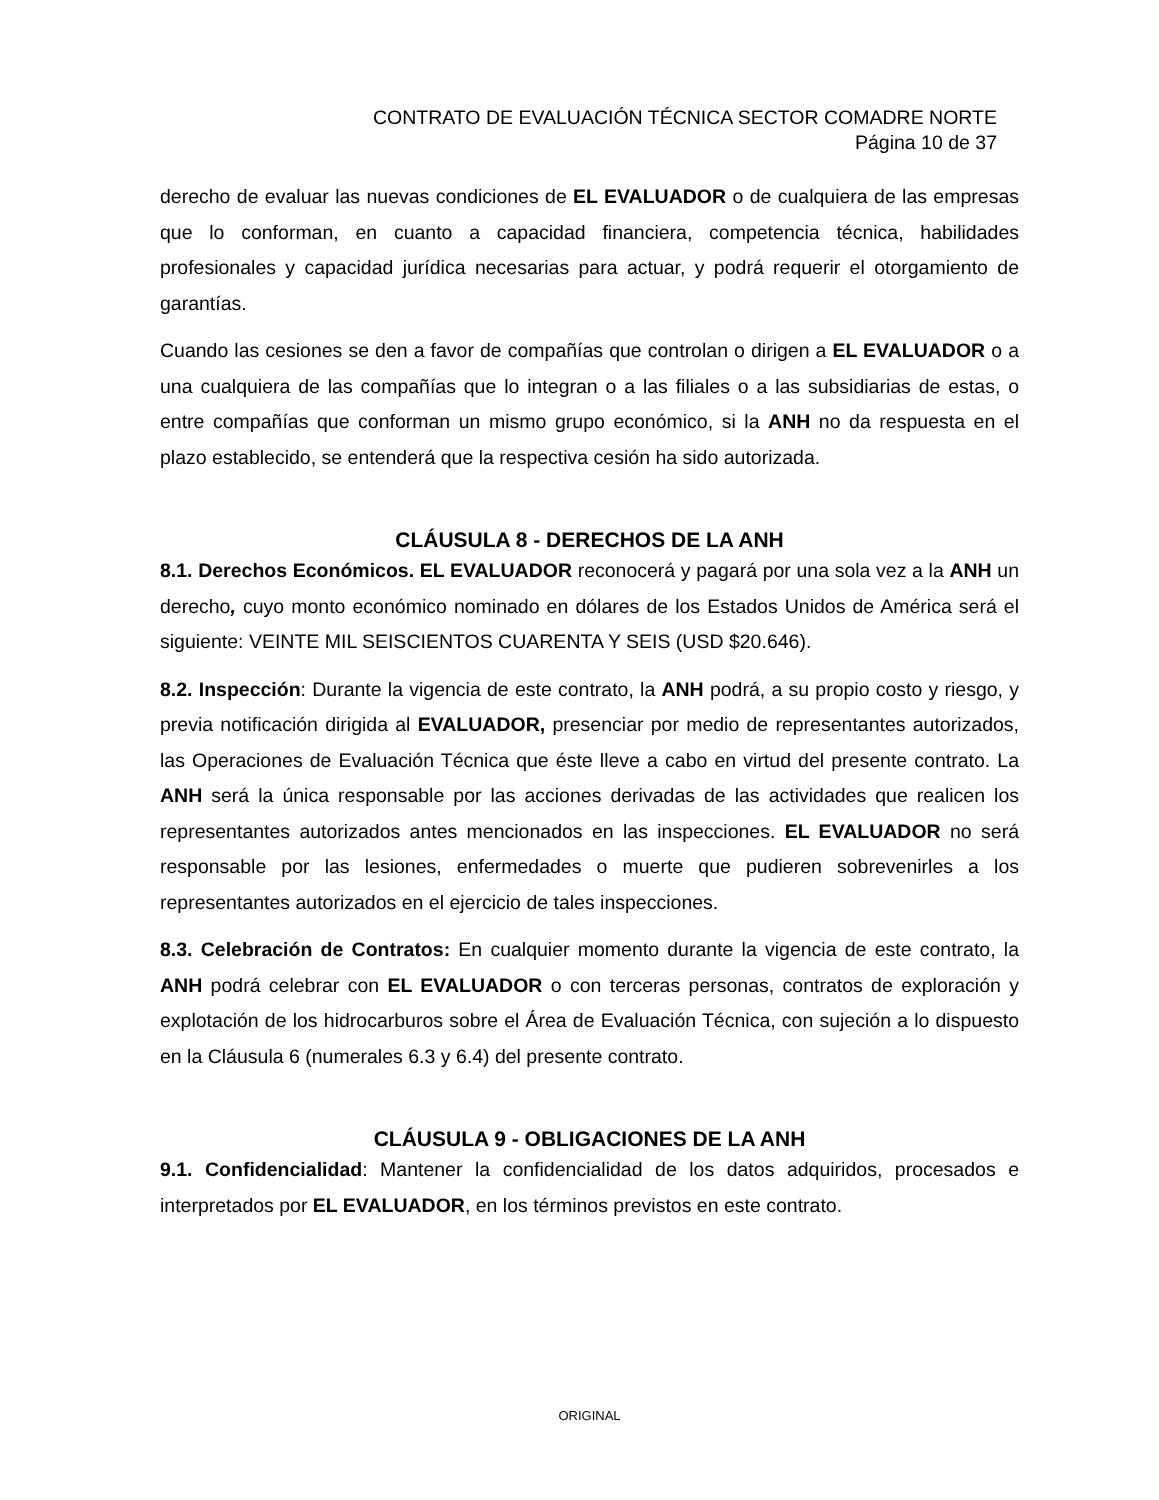CONTRATO DE EVALUACIÓN TÉCNICA SECTOR COMADRE NORTE
Página 10 de 37
derecho de evaluar las nuevas condiciones de EL EVALUADOR o de cualquiera de las empresas que lo conforman, en cuanto a capacidad financiera, competencia técnica, habilidades profesionales y capacidad jurídica necesarias para actuar, y podrá requerir el otorgamiento de garantías.
Cuando las cesiones se den a favor de compañías que controlan o dirigen a EL EVALUADOR o a una cualquiera de las compañías que lo integran o a las filiales o a las subsidiarias de estas, o entre compañías que conforman un mismo grupo económico, si la ANH no da respuesta en el plazo establecido, se entenderá que la respectiva cesión ha sido autorizada.
CLÁUSULA 8 - DERECHOS DE LA ANH
8.1. Derechos Económicos. EL EVALUADOR reconocerá y pagará por una sola vez a la ANH un derecho, cuyo monto económico nominado en dólares de los Estados Unidos de América será el siguiente: VEINTE MIL SEISCIENTOS CUARENTA Y SEIS (USD $20.646).
8.2. Inspección: Durante la vigencia de este contrato, la ANH podrá, a su propio costo y riesgo, y previa notificación dirigida al EVALUADOR, presenciar por medio de representantes autorizados, las Operaciones de Evaluación Técnica que éste lleve a cabo en virtud del presente contrato. La ANH será la única responsable por las acciones derivadas de las actividades que realicen los representantes autorizados antes mencionados en las inspecciones. EL EVALUADOR no será responsable por las lesiones, enfermedades o muerte que pudieren sobrevenirles a los representantes autorizados en el ejercicio de tales inspecciones.
8.3. Celebración de Contratos: En cualquier momento durante la vigencia de este contrato, la ANH podrá celebrar con EL EVALUADOR o con terceras personas, contratos de exploración y explotación de los hidrocarburos sobre el Área de Evaluación Técnica, con sujeción a lo dispuesto en la Cláusula 6 (numerales 6.3 y 6.4) del presente contrato.
CLÁUSULA 9 - OBLIGACIONES DE LA ANH
9.1. Confidencialidad: Mantener la confidencialidad de los datos adquiridos, procesados e interpretados por EL EVALUADOR, en los términos previstos en este contrato.
ORIGINAL